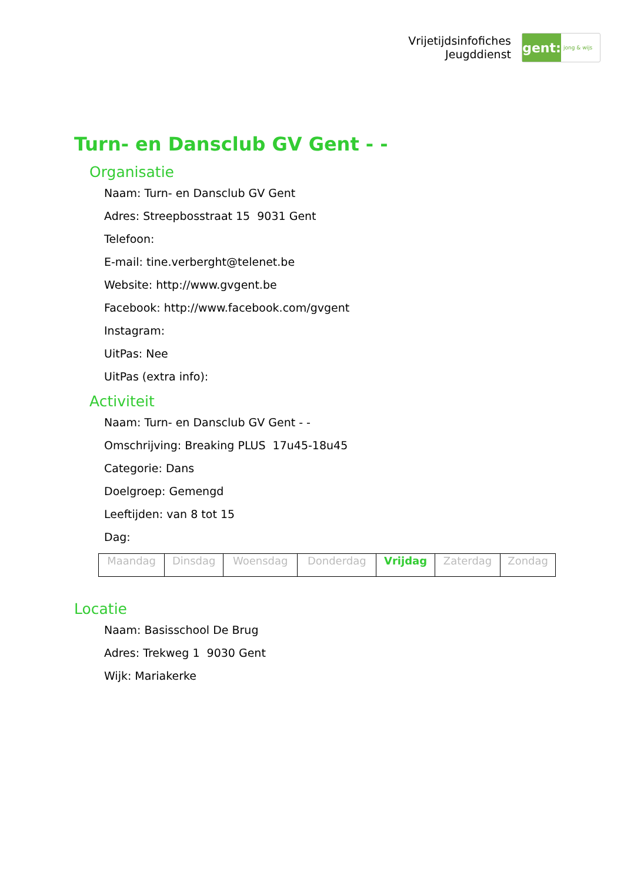Vrijetijdsinfofiches
Jeugddienst
gent:
jong & wijs
Turn- en Dansclub GV Gent - -
Organisatie
Naam: Turn- en Dansclub GV Gent
Adres: Streepbosstraat 15 9031 Gent
Telefoon:
E-mail: tine.verberght@telenet.be
Website: http://www.gvgent.be
Facebook: http://www.facebook.com/gvgent
Instagram:
UitPas: Nee
UitPas (extra info):
Activiteit
Naam: Turn- en Dansclub GV Gent - -
Omschrijving: Breaking PLUS 17u45-18u45
Categorie: Dans
Doelgroep: Gemengd
Leeftijden: van 8 tot 15
Dag:
| Maandag | Dinsdag | Woensdag | Donderdag | Vrijdag | Zaterdag | Zondag |
Locatie
Naam: Basisschool De Brug
Adres: Trekweg 1 9030 Gent
Wijk: Mariakerke